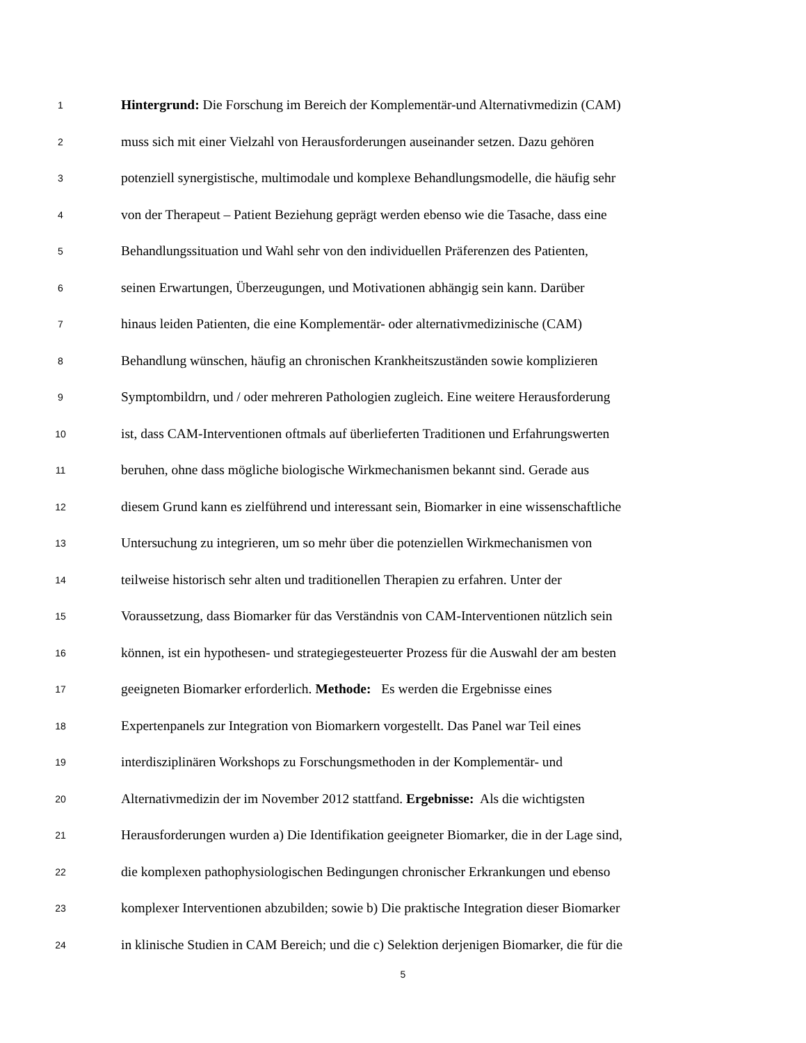1 Hintergrund: Die Forschung im Bereich der Komplementär-und Alternativmedizin (CAM)
2 muss sich mit einer Vielzahl von Herausforderungen auseinander setzen. Dazu gehören
3 potenziell synergistische, multimodale und komplexe Behandlungsmodelle, die häufig sehr
4 von der Therapeut – Patient Beziehung geprägt werden ebenso wie die Tasache, dass eine
5 Behandlungssituation und Wahl sehr von den individuellen Präferenzen des Patienten,
6 seinen Erwartungen, Überzeugungen, und Motivationen abhängig sein kann. Darüber
7 hinaus leiden Patienten, die eine Komplementär- oder alternativmedizinische (CAM)
8 Behandlung wünschen, häufig an chronischen Krankheitszuständen sowie komplizieren
9 Symptombildrn, und / oder mehreren Pathologien zugleich. Eine weitere Herausforderung
10 ist, dass CAM-Interventionen oftmals auf überlieferten Traditionen und Erfahrungswerten
11 beruhen, ohne dass mögliche biologische Wirkmechanismen bekannt sind. Gerade aus
12 diesem Grund kann es zielführend und interessant sein, Biomarker in eine wissenschaftliche
13 Untersuchung zu integrieren, um so mehr über die potenziellen Wirkmechanismen von
14 teilweise historisch sehr alten und traditionellen Therapien zu erfahren. Unter der
15 Voraussetzung, dass Biomarker für das Verständnis von CAM-Interventionen nützlich sein
16 können, ist ein hypothesen- und strategiegesteuerter Prozess für die Auswahl der am besten
17 geeigneten Biomarker erforderlich. Methode: Es werden die Ergebnisse eines
18 Expertenpanels zur Integration von Biomarkern vorgestellt. Das Panel war Teil eines
19 interdisziplinären Workshops zu Forschungsmethoden in der Komplementär- und
20 Alternativmedizin der im November 2012 stattfand. Ergebnisse: Als die wichtigsten
21 Herausforderungen wurden a) Die Identifikation geeigneter Biomarker, die in der Lage sind,
22 die komplexen pathophysiologischen Bedingungen chronischer Erkrankungen und ebenso
23 komplexer Interventionen abzubilden; sowie b) Die praktische Integration dieser Biomarker
24 in klinische Studien in CAM Bereich; und die c) Selektion derjenigen Biomarker, die für die
5